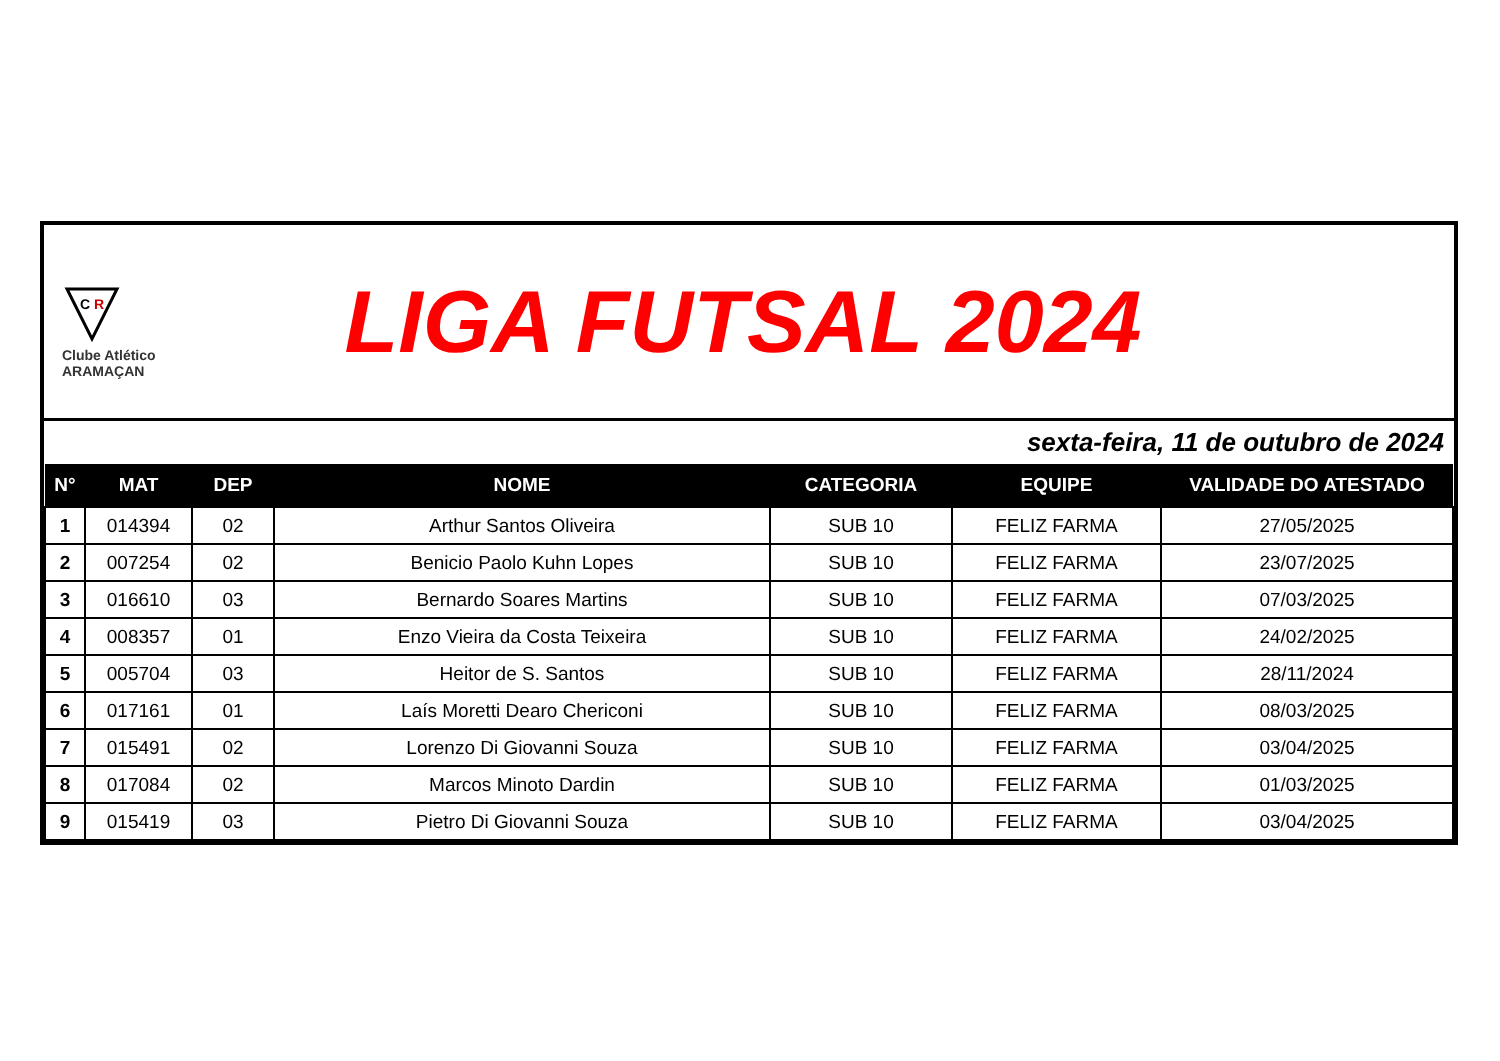C
R
Clube Atlético
ARAMAÇAN
LIGA FUTSAL 2024
sexta-feira, 11 de outubro de 2024
| N° | MAT | DEP | NOME | CATEGORIA | EQUIPE | VALIDADE DO ATESTADO |
| --- | --- | --- | --- | --- | --- | --- |
| 1 | 014394 | 02 | Arthur Santos Oliveira | SUB 10 | FELIZ FARMA | 27/05/2025 |
| 2 | 007254 | 02 | Benicio Paolo Kuhn Lopes | SUB 10 | FELIZ FARMA | 23/07/2025 |
| 3 | 016610 | 03 | Bernardo Soares Martins | SUB 10 | FELIZ FARMA | 07/03/2025 |
| 4 | 008357 | 01 | Enzo Vieira da Costa Teixeira | SUB 10 | FELIZ FARMA | 24/02/2025 |
| 5 | 005704 | 03 | Heitor de S. Santos | SUB 10 | FELIZ FARMA | 28/11/2024 |
| 6 | 017161 | 01 | Laís Moretti Dearo Chericoni | SUB 10 | FELIZ FARMA | 08/03/2025 |
| 7 | 015491 | 02 | Lorenzo Di Giovanni Souza | SUB 10 | FELIZ FARMA | 03/04/2025 |
| 8 | 017084 | 02 | Marcos Minoto Dardin | SUB 10 | FELIZ FARMA | 01/03/2025 |
| 9 | 015419 | 03 | Pietro Di Giovanni Souza | SUB 10 | FELIZ FARMA | 03/04/2025 |